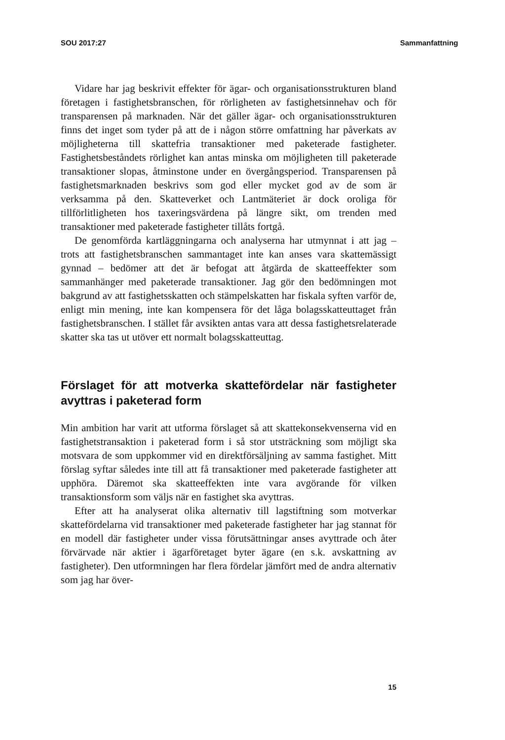SOU 2017:27 Sammanfattning
Vidare har jag beskrivit effekter för ägar- och organisationsstrukturen bland företagen i fastighetsbranschen, för rörligheten av fastighetsinnehav och för transparensen på marknaden. När det gäller ägar- och organisationsstrukturen finns det inget som tyder på att de i någon större omfattning har påverkats av möjligheterna till skattefria transaktioner med paketerade fastigheter. Fastighetsbeståndets rörlighet kan antas minska om möjligheten till paketerade transaktioner slopas, åtminstone under en övergångsperiod. Transparensen på fastighetsmarknaden beskrivs som god eller mycket god av de som är verksamma på den. Skatteverket och Lantmäteriet är dock oroliga för tillförlitligheten hos taxeringsvärdena på längre sikt, om trenden med transaktioner med paketerade fastigheter tillåts fortgå.
De genomförda kartläggningarna och analyserna har utmynnat i att jag – trots att fastighetsbranschen sammantaget inte kan anses vara skattemässigt gynnad – bedömer att det är befogat att åtgärda de skatteeffekter som sammanhänger med paketerade transaktioner. Jag gör den bedömningen mot bakgrund av att fastighetsskatten och stämpelskatten har fiskala syften varför de, enligt min mening, inte kan kompensera för det låga bolagsskatteuttaget från fastighetsbranschen. I stället får avsikten antas vara att dessa fastighetsrelaterade skatter ska tas ut utöver ett normalt bolagsskatteuttag.
Förslaget för att motverka skattefördelar när fastigheter avyttras i paketerad form
Min ambition har varit att utforma förslaget så att skattekonsekvenserna vid en fastighetstransaktion i paketerad form i så stor utsträckning som möjligt ska motsvara de som uppkommer vid en direktförsäljning av samma fastighet. Mitt förslag syftar således inte till att få transaktioner med paketerade fastigheter att upphöra. Däremot ska skatteeffekten inte vara avgörande för vilken transaktionsform som väljs när en fastighet ska avyttras.
Efter att ha analyserat olika alternativ till lagstiftning som motverkar skattefördelarna vid transaktioner med paketerade fastigheter har jag stannat för en modell där fastigheter under vissa förutsättningar anses avyttrade och åter förvärvade när aktier i ägarföretaget byter ägare (en s.k. avskattning av fastigheter). Den utformningen har flera fördelar jämfört med de andra alternativ som jag har över-
15